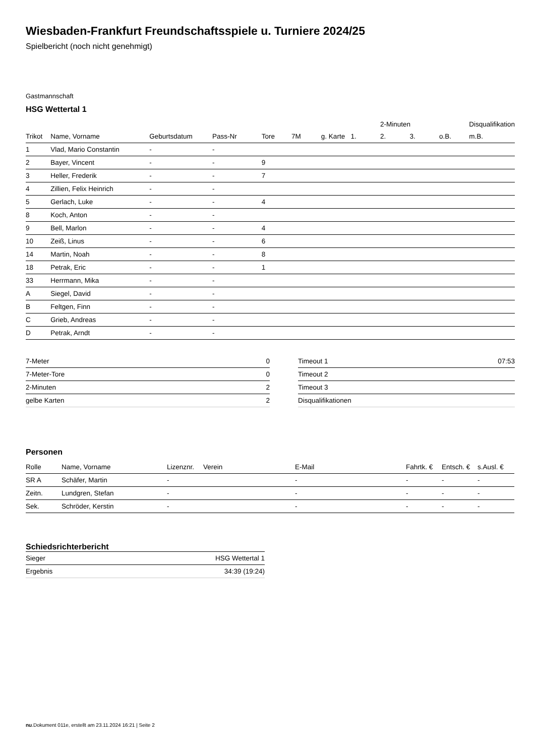Wiesbaden-Frankfurt Freundschaftsspiele u. Turniere 2024/25
Spielbericht (noch nicht genehmigt)
Gastmannschaft
HSG Wettertal 1
| | | | | | | | | 2-Minuten | | | Disqualifikation |
| --- | --- | --- | --- | --- | --- | --- | --- | --- | --- | --- | --- |
| Trikot | Name, Vorname | Geburtsdatum | Pass-Nr | Tore | 7M | g. Karte | 1. | 2. | 3. | o.B. | m.B. |
| 1 | Vlad, Mario Constantin | - | - | | | | | | | | |
| 2 | Bayer, Vincent | - | - | 9 | | | | | | | |
| 3 | Heller, Frederik | - | - | 7 | | | | | | | |
| 4 | Zillien, Felix Heinrich | - | - | | | | | | | | |
| 5 | Gerlach, Luke | - | - | 4 | | | | | | | |
| 8 | Koch, Anton | - | - | | | | | | | | |
| 9 | Bell, Marlon | - | - | 4 | | | | | | | |
| 10 | Zeiß, Linus | - | - | 6 | | | | | | | |
| 14 | Martin, Noah | - | - | 8 | | | | | | | |
| 18 | Petrak, Eric | - | - | 1 | | | | | | | |
| 33 | Herrmann, Mika | - | - | | | | | | | | |
| A | Siegel, David | - | - | | | | | | | | |
| B | Feltgen, Finn | - | - | | | | | | | | |
| C | Grieb, Andreas | - | - | | | | | | | | |
| D | Petrak, Arndt | - | - | | | | | | | | |
| 7-Meter | 0 |
| 7-Meter-Tore | 0 |
| 2-Minuten | 2 |
| gelbe Karten | 2 |
| Timeout 1 | 07:53 |
| Timeout 2 | |
| Timeout 3 | |
| Disqualifikationen | |
Personen
| Rolle | Name, Vorname | Lizenznr. | Verein | E-Mail | Fahrtk. € | Entsch. € | s.Ausl. € |
| --- | --- | --- | --- | --- | --- | --- | --- |
| SR A | Schäfer, Martin | - | | - | - | - | - |
| Zeitn. | Lundgren, Stefan | - | | - | - | - | - |
| Sek. | Schröder, Kerstin | - | | - | - | - | - |
Schiedsrichterbericht
| Sieger | HSG Wettertal 1 |
| Ergebnis | 34:39 (19:24) |
nu.Dokument 011e, erstellt am 23.11.2024 16:21 | Seite 2